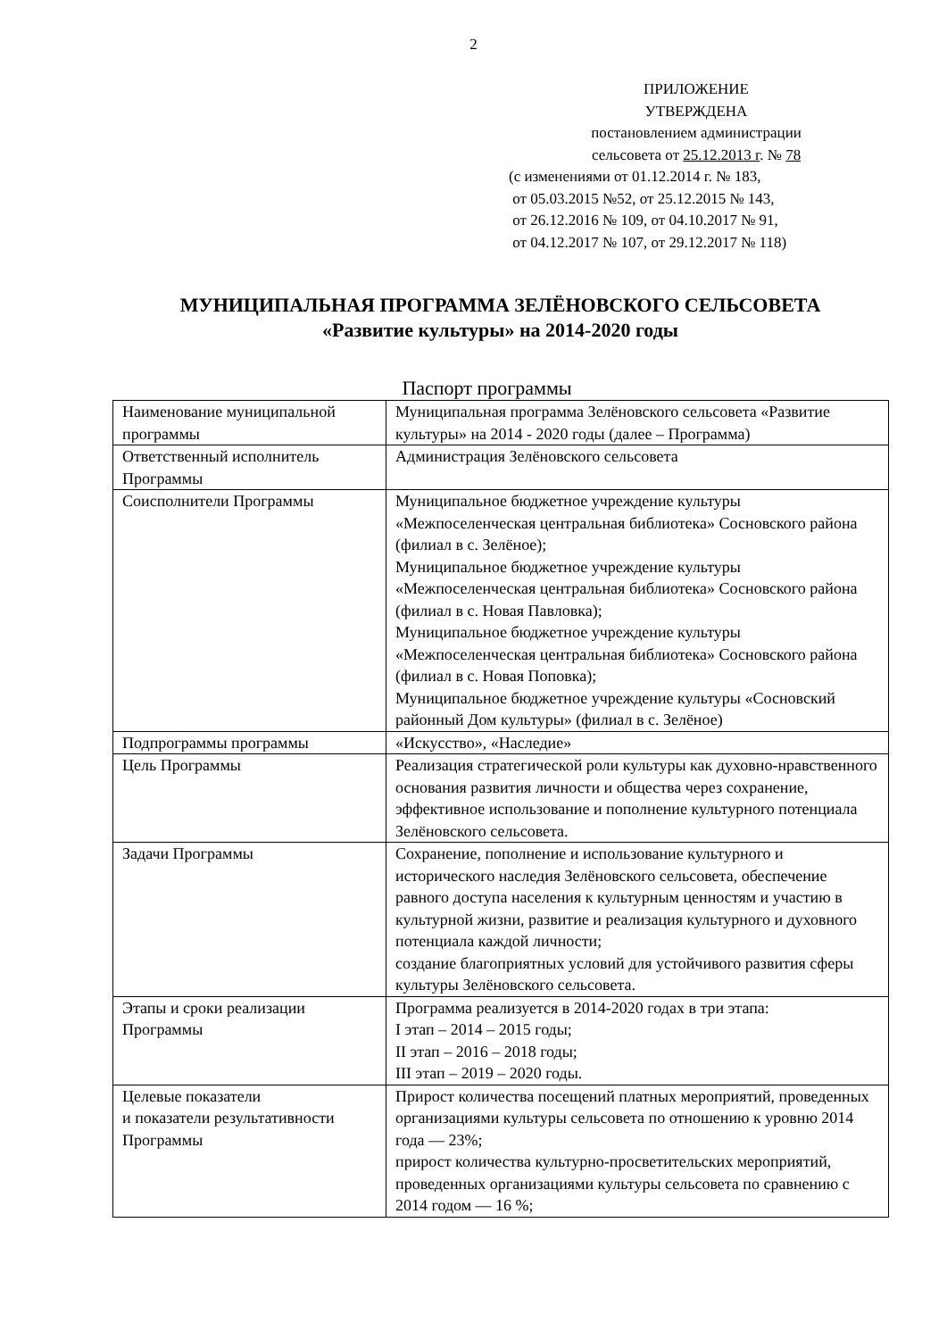2
ПРИЛОЖЕНИЕ
УТВЕРЖДЕНА
постановлением администрации
сельсовета от 25.12.2013 г. № 78
(с изменениями от 01.12.2014 г. № 183,
от 05.03.2015 №52, от 25.12.2015 № 143,
от 26.12.2016 № 109, от 04.10.2017 № 91,
от 04.12.2017 № 107, от 29.12.2017 № 118)
МУНИЦИПАЛЬНАЯ ПРОГРАММА ЗЕЛЁНОВСКОГО СЕЛЬСОВЕТА
«Развитие культуры» на 2014-2020 годы
Паспорт программы
| Наименование муниципальной программы | Муниципальная программа Зелёновского сельсовета «Развитие культуры» на 2014 - 2020 годы (далее – Программа) |
| Ответственный исполнитель Программы | Администрация Зелёновского сельсовета |
| Соисполнители Программы | Муниципальное бюджетное учреждение культуры «Межпоселенческая центральная библиотека» Сосновского района (филиал в с. Зелёное); Муниципальное бюджетное учреждение культуры «Межпоселенческая центральная библиотека» Сосновского района (филиал в с. Новая Павловка); Муниципальное бюджетное учреждение культуры «Межпоселенческая центральная библиотека» Сосновского района (филиал в с. Новая Поповка); Муниципальное бюджетное учреждение культуры «Сосновский районный Дом культуры» (филиал в с. Зелёное) |
| Подпрограммы программы | «Искусство», «Наследие» |
| Цель Программы | Реализация стратегической роли культуры как духовно-нравственного основания развития личности и общества через сохранение, эффективное использование и пополнение культурного потенциала Зелёновского сельсовета. |
| Задачи Программы | Сохранение, пополнение и использование культурного и исторического наследия Зелёновского сельсовета, обеспечение равного доступа населения к культурным ценностям и участию в культурной жизни, развитие и реализация культурного и духовного потенциала каждой личности; создание благоприятных условий для устойчивого развития сферы культуры Зелёновского сельсовета. |
| Этапы и сроки реализации Программы | Программа реализуется в 2014-2020 годах в три этапа: I этап – 2014 – 2015 годы; II этап – 2016 – 2018 годы; III этап – 2019 – 2020 годы. |
| Целевые показатели и показатели результативности Программы | Прирост количества посещений платных мероприятий, проведенных организациями культуры сельсовета по отношению к уровню 2014 года — 23%; прирост количества культурно-просветительских мероприятий, проведенных организациями культуры сельсовета по сравнению с 2014 годом — 16 %; |